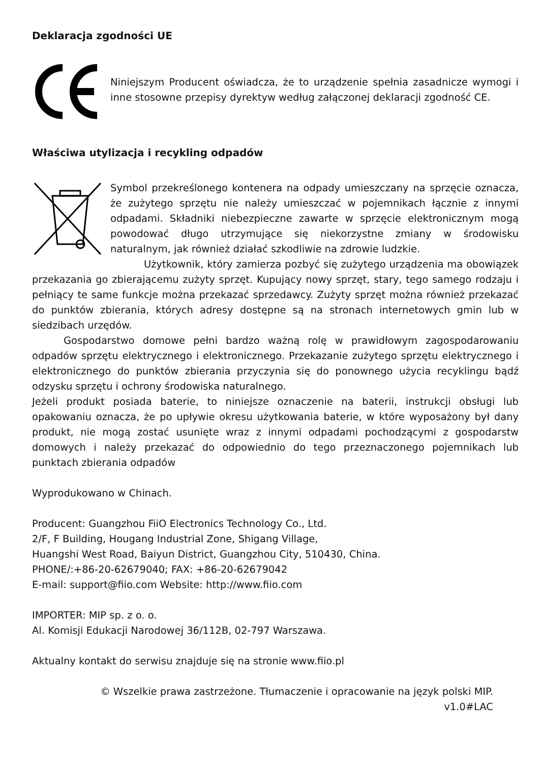Deklaracja zgodności UE
Niniejszym Producent oświadcza, że to urządzenie spełnia zasadnicze wymogi i inne stosowne przepisy dyrektyw według załączonej deklaracji zgodność CE.
Właściwa utylizacja i recykling odpadów
Symbol przekreślonego kontenera na odpady umieszczany na sprzęcie oznacza, że zużytego sprzętu nie należy umieszczać w pojemnikach łącznie z innymi odpadami. Składniki niebezpieczne zawarte w sprzęcie elektronicznym mogą powodować długo utrzymujące się niekorzystne zmiany w środowisku naturalnym, jak również działać szkodliwie na zdrowie ludzkie.
Użytkownik, który zamierza pozbyć się zużytego urządzenia ma obowiązek przekazania go zbierającemu zużyty sprzęt. Kupujący nowy sprzęt, stary, tego samego rodzaju i pełniący te same funkcje można przekazać sprzedawcy. Zużyty sprzęt można również przekazać do punktów zbierania, których adresy dostępne są na stronach internetowych gmin lub w siedzibach urzędów.
Gospodarstwo domowe pełni bardzo ważną rolę w prawidłowym zagospodarowaniu odpadów sprzętu elektrycznego i elektronicznego. Przekazanie zużytego sprzętu elektrycznego i elektronicznego do punktów zbierania przyczynia się do ponownego użycia recyklingu bądź odzysku sprzętu i ochrony środowiska naturalnego.
Jeżeli produkt posiada baterie, to niniejsze oznaczenie na baterii, instrukcji obsługi lub opakowaniu oznacza, że po upływie okresu użytkowania baterie, w które wyposażony był dany produkt, nie mogą zostać usunięte wraz z innymi odpadami pochodzącymi z gospodarstw domowych i należy przekazać do odpowiednio do tego przeznaczonego pojemnikach lub punktach zbierania odpadów
Wyprodukowano w Chinach.
Producent: Guangzhou FiiO Electronics Technology Co., Ltd.
2/F, F Building, Hougang Industrial Zone, Shigang Village,
Huangshi West Road, Baiyun District, Guangzhou City, 510430, China.
PHONE/:+86-20-62679040; FAX: +86-20-62679042
E-mail: support@fiio.com Website: http://www.fiio.com
IMPORTER: MIP sp. z o. o.
Al. Komisji Edukacji Narodowej 36/112B, 02-797 Warszawa.
Aktualny kontakt do serwisu znajduje się na stronie www.fiio.pl
© Wszelkie prawa zastrzeżone. Tłumaczenie i opracowanie na język polski MIP.
v1.0#LAC